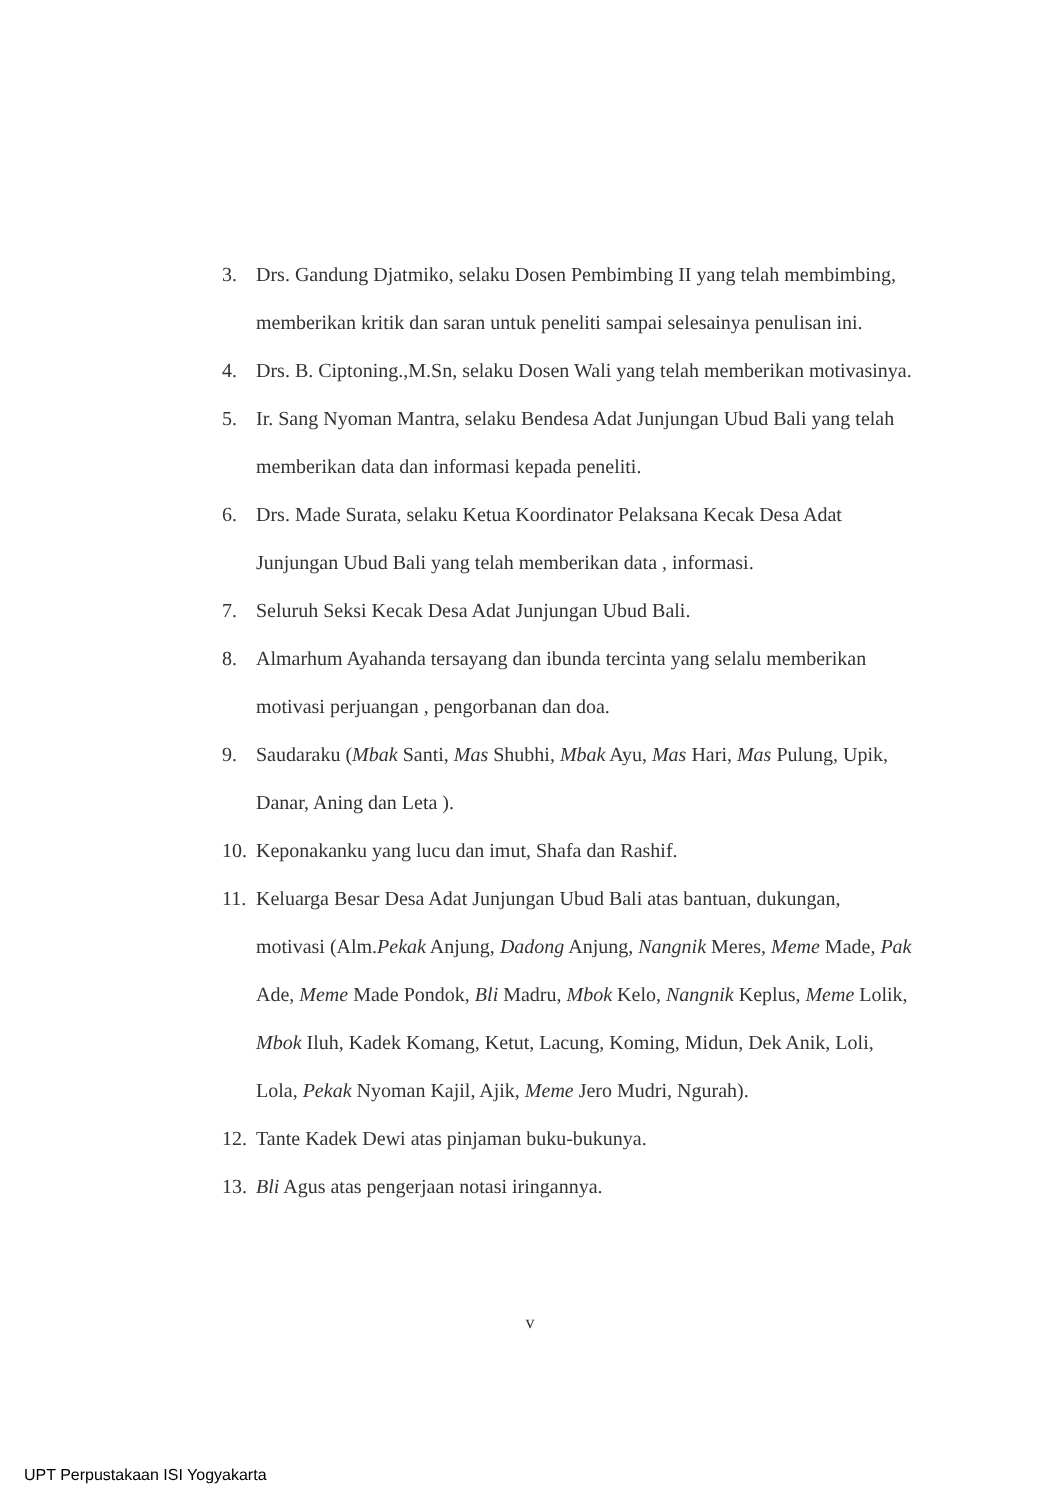3. Drs. Gandung Djatmiko, selaku Dosen Pembimbing II yang telah membimbing, memberikan kritik dan saran untuk peneliti sampai selesainya penulisan ini.
4. Drs. B. Ciptoning.,M.Sn, selaku Dosen Wali yang telah memberikan motivasinya.
5. Ir. Sang Nyoman Mantra, selaku Bendesa Adat Junjungan Ubud Bali yang telah memberikan data dan informasi kepada peneliti.
6. Drs. Made Surata, selaku Ketua Koordinator Pelaksana Kecak Desa Adat Junjungan Ubud Bali yang telah memberikan data , informasi.
7. Seluruh Seksi Kecak Desa Adat Junjungan Ubud Bali.
8. Almarhum Ayahanda tersayang dan ibunda tercinta yang selalu memberikan motivasi perjuangan , pengorbanan dan doa.
9. Saudaraku (Mbak Santi, Mas Shubhi, Mbak Ayu, Mas Hari, Mas Pulung, Upik, Danar, Aning dan Leta ).
10. Keponakanku yang lucu dan imut, Shafa dan Rashif.
11. Keluarga Besar Desa Adat Junjungan Ubud Bali atas bantuan, dukungan, motivasi (Alm.Pekak Anjung, Dadong Anjung, Nangnik Meres, Meme Made, Pak Ade, Meme Made Pondok, Bli Madru, Mbok Kelo, Nangnik Keplus, Meme Lolik, Mbok Iluh, Kadek Komang, Ketut, Lacung, Koming, Midun, Dek Anik, Loli, Lola, Pekak Nyoman Kajil, Ajik, Meme Jero Mudri, Ngurah).
12. Tante Kadek Dewi atas pinjaman buku-bukunya.
13. Bli Agus atas pengerjaan notasi iringannya.
v
UPT Perpustakaan ISI Yogyakarta